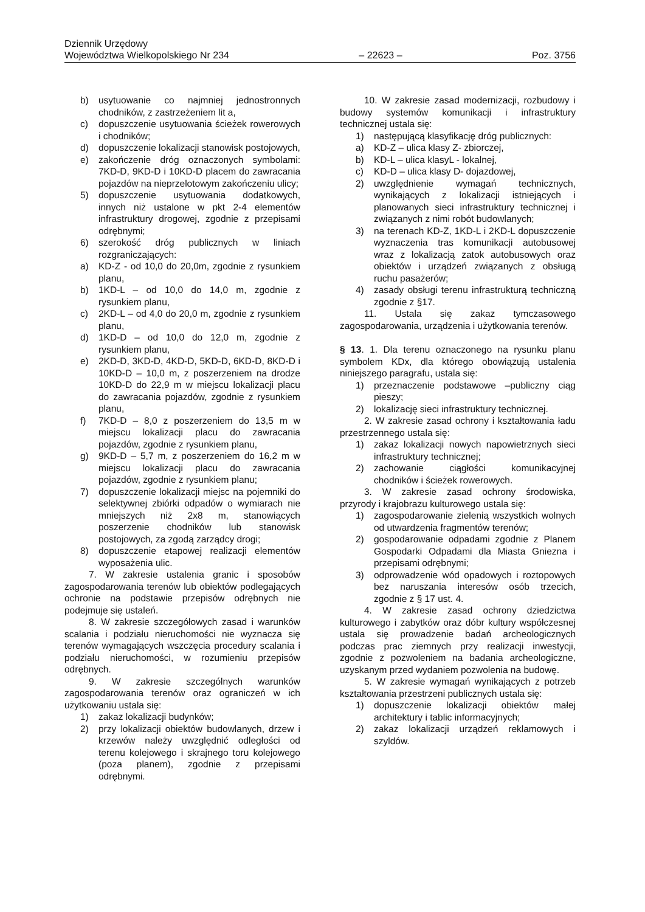Dziennik Urzędowy
Województwa Wielkopolskiego Nr 234 – 22623 – Poz. 3756
b) usytuowanie co najmniej jednostronnych chodników, z zastrzeżeniem lit a,
c) dopuszczenie usytuowania ścieżek rowerowych i chodników;
d) dopuszczenie lokalizacji stanowisk postojowych,
e) zakończenie dróg oznaczonych symbolami: 7KD-D, 9KD-D i 10KD-D placem do zawracania pojazdów na nieprzelotowym zakończeniu ulicy;
5) dopuszczenie usytuowania dodatkowych, innych niż ustalone w pkt 2-4 elementów infrastruktury drogowej, zgodnie z przepisami odrębnymi;
6) szerokość dróg publicznych w liniach rozgraniczających:
a) KD-Z - od 10,0 do 20,0m, zgodnie z rysunkiem planu,
b) 1KD-L – od 10,0 do 14,0 m, zgodnie z rysunkiem planu,
c) 2KD-L – od 4,0 do 20,0 m, zgodnie z rysunkiem planu,
d) 1KD-D – od 10,0 do 12,0 m, zgodnie z rysunkiem planu,
e) 2KD-D, 3KD-D, 4KD-D, 5KD-D, 6KD-D, 8KD-D i 10KD-D – 10,0 m, z poszerzeniem na drodze 10KD-D do 22,9 m w miejscu lokalizacji placu do zawracania pojazdów, zgodnie z rysunkiem planu,
f) 7KD-D – 8,0 z poszerzeniem do 13,5 m w miejscu lokalizacji placu do zawracania pojazdów, zgodnie z rysunkiem planu,
g) 9KD-D – 5,7 m, z poszerzeniem do 16,2 m w miejscu lokalizacji placu do zawracania pojazdów, zgodnie z rysunkiem planu;
7) dopuszczenie lokalizacji miejsc na pojemniki do selektywnej zbiórki odpadów o wymiarach nie mniejszych niż 2x8 m, stanowiących poszerzenie chodników lub stanowisk postojowych, za zgodą zarządcy drogi;
8) dopuszczenie etapowej realizacji elementów wyposażenia ulic.
7. W zakresie ustalenia granic i sposobów zagospodarowania terenów lub obiektów podlegających ochronie na podstawie przepisów odrębnych nie podejmuje się ustaleń.
8. W zakresie szczegółowych zasad i warunków scalania i podziału nieruchomości nie wyznacza się terenów wymagających wszczęcia procedury scalania i podziału nieruchomości, w rozumieniu przepisów odrębnych.
9. W zakresie szczególnych warunków zagospodarowania terenów oraz ograniczeń w ich użytkowaniu ustala się:
1) zakaz lokalizacji budynków;
2) przy lokalizacji obiektów budowlanych, drzew i krzewów należy uwzględnić odległości od terenu kolejowego i skrajnego toru kolejowego (poza planem), zgodnie z przepisami odrębnymi.
10. W zakresie zasad modernizacji, rozbudowy i budowy systemów komunikacji i infrastruktury technicznej ustala się:
1) następującą klasyfikację dróg publicznych:
a) KD-Z – ulica klasy Z- zbiorczej,
b) KD-L – ulica klasyL - lokalnej,
c) KD-D – ulica klasy D- dojazdowej,
2) uwzględnienie wymagań technicznych, wynikających z lokalizacji istniejących i planowanych sieci infrastruktury technicznej i związanych z nimi robót budowlanych;
3) na terenach KD-Z, 1KD-L i 2KD-L dopuszczenie wyznaczenia tras komunikacji autobusowej wraz z lokalizacją zatok autobusowych oraz obiektów i urządzeń związanych z obsługą ruchu pasażerów;
4) zasady obsługi terenu infrastrukturą techniczną zgodnie z §17.
11. Ustala się zakaz tymczasowego zagospodarowania, urządzenia i użytkowania terenów.
§ 13. 1. Dla terenu oznaczonego na rysunku planu symbolem KDx, dla którego obowiązują ustalenia niniejszego paragrafu, ustala się:
1) przeznaczenie podstawowe –publiczny ciąg pieszy;
2) lokalizację sieci infrastruktury technicznej.
2. W zakresie zasad ochrony i kształtowania ładu przestrzennego ustala się:
1) zakaz lokalizacji nowych napowietrznych sieci infrastruktury technicznej;
2) zachowanie ciągłości komunikacyjnej chodników i ścieżek rowerowych.
3. W zakresie zasad ochrony środowiska, przyrody i krajobrazu kulturowego ustala się:
1) zagospodarowanie zielenią wszystkich wolnych od utwardzenia fragmentów terenów;
2) gospodarowanie odpadami zgodnie z Planem Gospodarki Odpadami dla Miasta Gniezna i przepisami odrębnymi;
3) odprowadzenie wód opadowych i roztopowych bez naruszania interesów osób trzecich, zgodnie z § 17 ust. 4.
4. W zakresie zasad ochrony dziedzictwa kulturowego i zabytków oraz dóbr kultury współczesnej ustala się prowadzenie badań archeologicznych podczas prac ziemnych przy realizacji inwestycji, zgodnie z pozwoleniem na badania archeologiczne, uzyskanym przed wydaniem pozwolenia na budowę.
5. W zakresie wymagań wynikających z potrzeb kształtowania przestrzeni publicznych ustala się:
1) dopuszczenie lokalizacji obiektów małej architektury i tablic informacyjnych;
2) zakaz lokalizacji urządzeń reklamowych i szyldów.